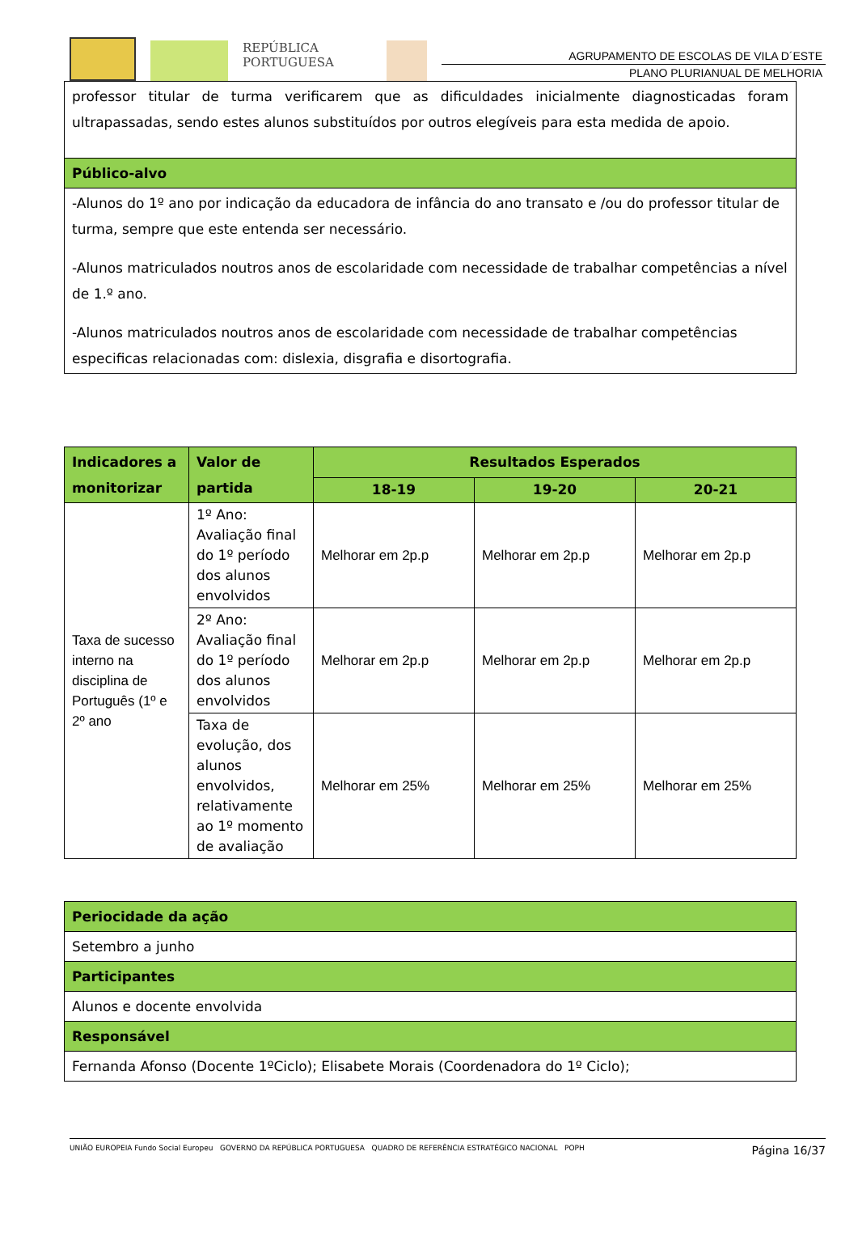REPÚBLICA
PORTUGUESA
AGRUPAMENTO DE ESCOLAS DE VILA D´ESTE
PLANO PLURIANUAL DE MELHORIA
| professor titular de turma verificarem que as dificuldades inicialmente diagnosticadas foram ultrapassadas, sendo estes alunos substituídos por outros elegíveis para esta medida de apoio. |
| Público-alvo |
| -Alunos do 1º ano por indicação da educadora de infância do ano transato e /ou do professor titular de turma, sempre que este entenda ser necessário. -Alunos matriculados noutros anos de escolaridade com necessidade de trabalhar competências a nível de 1.º ano. -Alunos matriculados noutros anos de escolaridade com necessidade de trabalhar competências especificas relacionadas com: dislexia, disgrafia e disortografia. |
| Indicadores a monitorizar | Valor de partida | Resultados Esperados | | |
| --- | --- | --- | --- | --- |
| | | 18-19 | 19-20 | 20-21 |
| Taxa de sucesso interno na disciplina de Português (1º e 2º ano | 1º Ano: Avaliação final do 1º período dos alunos envolvidos | Melhorar em 2p.p | Melhorar em 2p.p | Melhorar em 2p.p |
| | 2º Ano: Avaliação final do 1º período dos alunos envolvidos | Melhorar em 2p.p | Melhorar em 2p.p | Melhorar em 2p.p |
| | Taxa de evolução, dos alunos envolvidos, relativamente ao 1º momento de avaliação | Melhorar em 25% | Melhorar em 25% | Melhorar em 25% |
| Periocidade da ação |
| Setembro a junho |
| Participantes |
| Alunos e docente envolvida |
| Responsável |
| Fernanda Afonso (Docente 1ºCiclo); Elisabete Morais (Coordenadora do 1º Ciclo); |
UNIÃO EUROPEIA Fundo Social Europeu GOVERNO DA REPÚBLICA PORTUGUESA QUADRO DE REFERÊNCIA ESTRATÉGICO NACIONAL POPH
Página 16/37